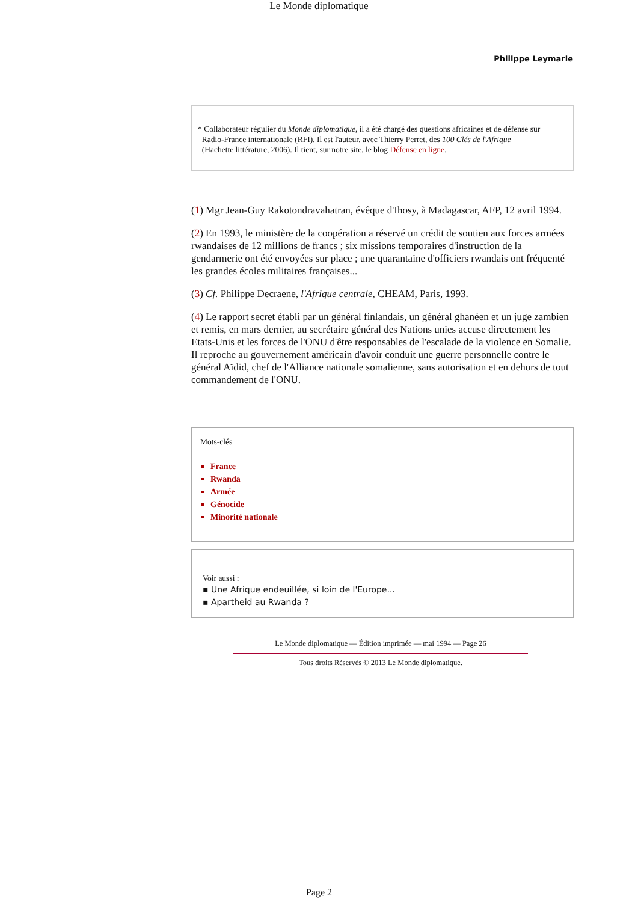Le Monde diplomatique
Philippe Leymarie
* Collaborateur régulier du Monde diplomatique, il a été chargé des questions africaines et de défense sur
Radio-France internationale (RFI). Il est l'auteur, avec Thierry Perret, des 100 Clés de l'Afrique
(Hachette littérature, 2006). Il tient, sur notre site, le blog Défense en ligne.
(1) Mgr Jean-Guy Rakotondravahatran, évêque d'Ihosy, à Madagascar, AFP, 12 avril 1994.
(2) En 1993, le ministère de la coopération a réservé un crédit de soutien aux forces armées rwandaises de 12 millions de francs ; six missions temporaires d'instruction de la gendarmerie ont été envoyées sur place ; une quarantaine d'officiers rwandais ont fréquenté les grandes écoles militaires françaises...
(3) Cf. Philippe Decraene, l'Afrique centrale, CHEAM, Paris, 1993.
(4) Le rapport secret établi par un général finlandais, un général ghanéen et un juge zambien et remis, en mars dernier, au secrétaire général des Nations unies accuse directement les Etats-Unis et les forces de l'ONU d'être responsables de l'escalade de la violence en Somalie. Il reproche au gouvernement américain d'avoir conduit une guerre personnelle contre le général Aïdid, chef de l'Alliance nationale somalienne, sans autorisation et en dehors de tout commandement de l'ONU.
Mots-clés
France
Rwanda
Armée
Génocide
Minorité nationale
Voir aussi :
▪ Une Afrique endeuillée, si loin de l'Europe...
▪ Apartheid au Rwanda ?
Le Monde diplomatique — Édition imprimée — mai 1994 — Page 26
Tous droits Réservés © 2013 Le Monde diplomatique.
Page 2